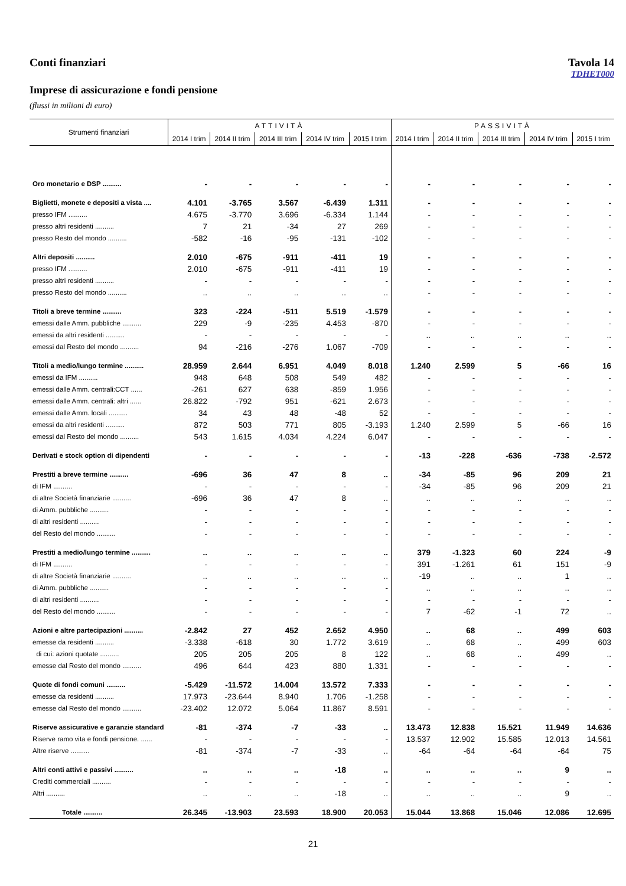Conti finanziari Tavola 14
TDHET000
Imprese di assicurazione e fondi pensione
(flussi in milioni di euro)
| Strumenti finanziari | ATTIVITÀ | | | | | PASSIVITÀ | | | | |
| --- | --- | --- | --- | --- | --- | --- | --- | --- | --- | --- |
| | 2014 I trim | 2014 II trim | 2014 III trim | 2014 IV trim | 2015 I trim | 2014 I trim | 2014 II trim | 2014 III trim | 2014 IV trim | 2015 I trim |
| Oro monetario e DSP .......... | - | - | - | - | - | - | - | - | - | - |
| Biglietti, monete e depositi a vista .... | 4.101 | -3.765 | 3.567 | -6.439 | 1.311 | - | - | - | - | - |
| presso IFM .......... | 4.675 | -3.770 | 3.696 | -6.334 | 1.144 | - | - | - | - | - |
| presso altri residenti .......... | 7 | 21 | -34 | 27 | 269 | - | - | - | - | - |
| presso Resto del mondo .......... | -582 | -16 | -95 | -131 | -102 | - | - | - | - | - |
| Altri depositi .......... | 2.010 | -675 | -911 | -411 | 19 | - | - | - | - | - |
| presso IFM .......... | 2.010 | -675 | -911 | -411 | 19 | - | - | - | - | - |
| presso altri residenti .......... | - | - | - | - | - | - | - | - | - | - |
| presso Resto del mondo .......... | .. | .. | .. | .. | .. | - | - | - | - | - |
| Titoli a breve termine .......... | 323 | -224 | -511 | 5.519 | -1.579 | - | - | - | - | - |
| emessi dalle Amm. pubbliche .......... | 229 | -9 | -235 | 4.453 | -870 | - | - | - | - | - |
| emessi da altri residenti .......... | - | - | - | - | - | .. | .. | .. | .. | .. |
| emessi dal Resto del mondo .......... | 94 | -216 | -276 | 1.067 | -709 | - | - | - | - | - |
| Titoli a medio/lungo termine .......... | 28.959 | 2.644 | 6.951 | 4.049 | 8.018 | 1.240 | 2.599 | 5 | -66 | 16 |
| emessi da IFM .......... | 948 | 648 | 508 | 549 | 482 | - | - | - | - | - |
| emessi dalle Amm. centrali:CCT ...... | -261 | 627 | 638 | -859 | 1.956 | - | - | - | - | - |
| emessi dalle Amm. centrali: altri ...... | 26.822 | -792 | 951 | -621 | 2.673 | - | - | - | - | - |
| emessi dalle Amm. locali .......... | 34 | 43 | 48 | -48 | 52 | - | - | - | - | - |
| emessi da altri residenti .......... | 872 | 503 | 771 | 805 | -3.193 | 1.240 | 2.599 | 5 | -66 | 16 |
| emessi dal Resto del mondo .......... | 543 | 1.615 | 4.034 | 4.224 | 6.047 | - | - | - | - | - |
| Derivati e stock option di dipendenti | - | - | - | - | - | -13 | -228 | -636 | -738 | -2.572 |
| Prestiti a breve termine .......... | -696 | 36 | 47 | 8 | .. | -34 | -85 | 96 | 209 | 21 |
| di IFM .......... | - | - | - | - | - | -34 | -85 | 96 | 209 | 21 |
| di altre Società finanziarie .......... | -696 | 36 | 47 | 8 | .. | .. | .. | .. | .. | .. |
| di Amm. pubbliche .......... | - | - | - | - | - | - | - | - | - | - |
| di altri residenti .......... | - | - | - | - | - | - | - | - | - | - |
| del Resto del mondo .......... | - | - | - | - | - | - | - | - | - | - |
| Prestiti a medio/lungo termine .......... | .. | .. | .. | .. | .. | 379 | -1.323 | 60 | 224 | -9 |
| di IFM .......... | - | - | - | - | - | 391 | -1.261 | 61 | 151 | -9 |
| di altre Società finanziarie .......... | .. | .. | .. | .. | .. | -19 | .. | .. | 1 | .. |
| di Amm. pubbliche .......... | - | - | - | - | - | .. | .. | .. | .. | .. |
| di altri residenti .......... | - | - | - | - | - | - | - | - | - | - |
| del Resto del mondo .......... | - | - | - | - | - | 7 | -62 | -1 | 72 | .. |
| Azioni e altre partecipazioni .......... | -2.842 | 27 | 452 | 2.652 | 4.950 | .. | 68 | .. | 499 | 603 |
| emesse da residenti .......... | -3.338 | -618 | 30 | 1.772 | 3.619 | .. | 68 | .. | 499 | 603 |
| di cui: azioni quotate .......... | 205 | 205 | 205 | 8 | 122 | .. | 68 | .. | 499 | .. |
| emesse dal Resto del mondo .......... | 496 | 644 | 423 | 880 | 1.331 | - | - | - | - | - |
| Quote di fondi comuni .......... | -5.429 | -11.572 | 14.004 | 13.572 | 7.333 | - | - | - | - | - |
| emesse da residenti .......... | 17.973 | -23.644 | 8.940 | 1.706 | -1.258 | - | - | - | - | - |
| emesse dal Resto del mondo .......... | -23.402 | 12.072 | 5.064 | 11.867 | 8.591 | - | - | - | - | - |
| Riserve assicurative e garanzie standard | -81 | -374 | -7 | -33 | .. | 13.473 | 12.838 | 15.521 | 11.949 | 14.636 |
| Riserve ramo vita e fondi pensione. ...... | - | - | - | - | - | 13.537 | 12.902 | 15.585 | 12.013 | 14.561 |
| Altre riserve .......... | -81 | -374 | -7 | -33 | .. | -64 | -64 | -64 | -64 | 75 |
| Altri conti attivi e passivi .......... | .. | .. | .. | -18 | .. | .. | .. | .. | 9 | .. |
| Crediti commerciali .......... | - | - | - | - | - | - | - | - | - | - |
| Altri .......... | .. | .. | .. | -18 | .. | .. | .. | .. | 9 | .. |
| Totale .......... | 26.345 | -13.903 | 23.593 | 18.900 | 20.053 | 15.044 | 13.868 | 15.046 | 12.086 | 12.695 |
21